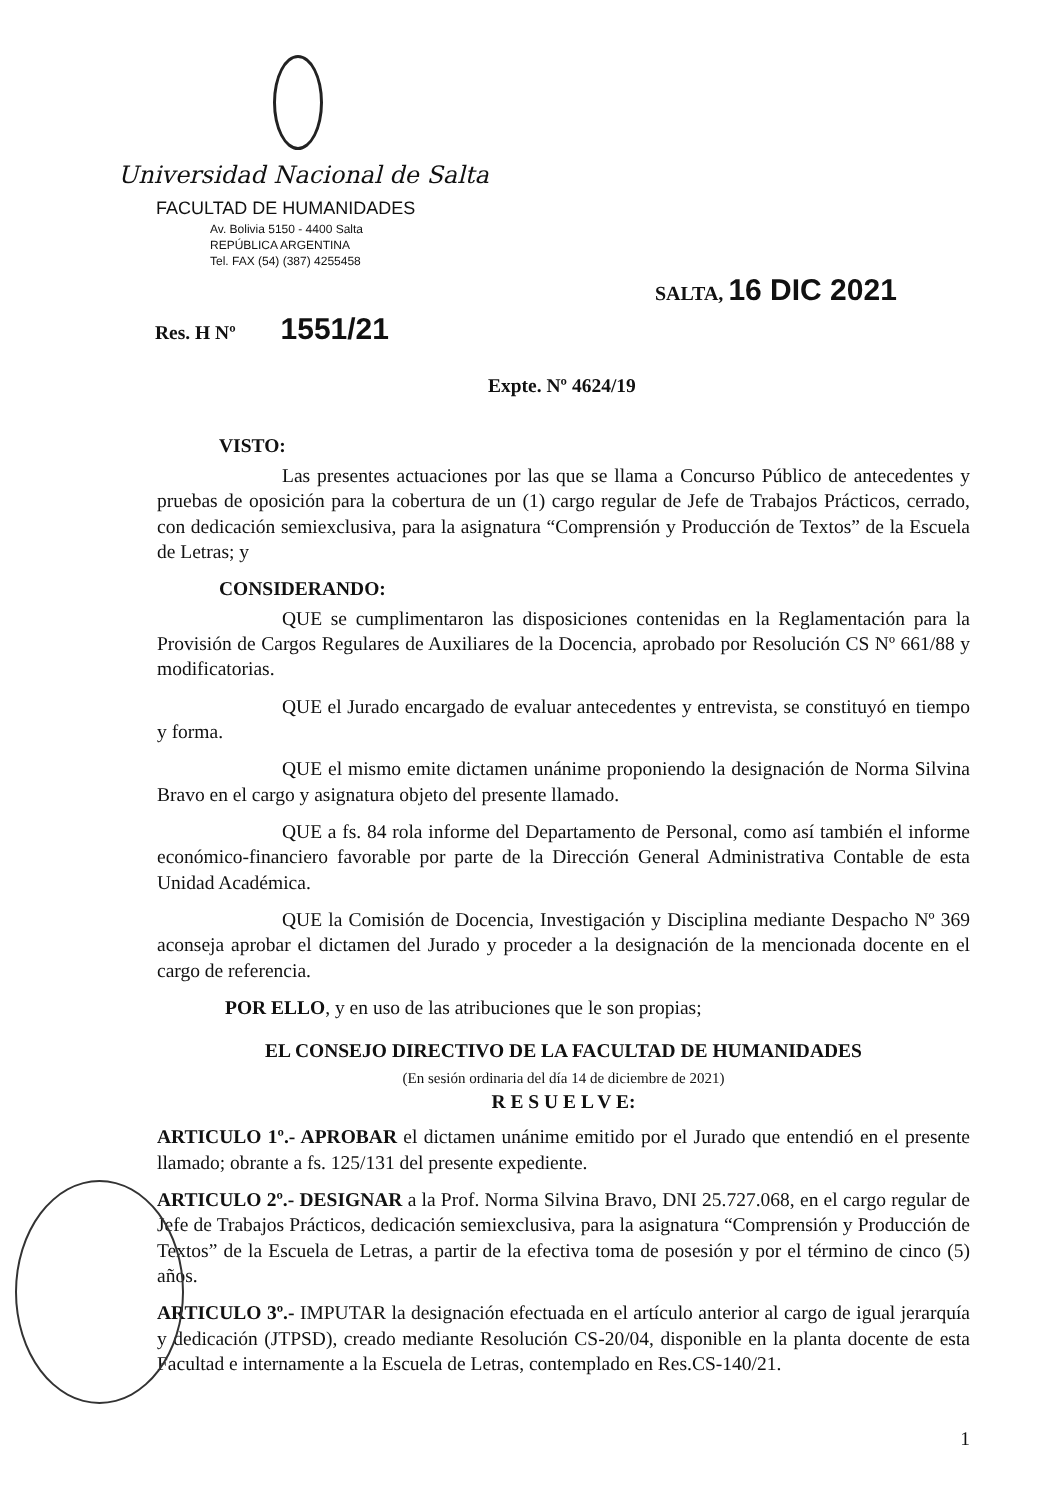Universidad Nacional de Salta
FACULTAD DE HUMANIDADES
Av. Bolivia 5150 - 4400 Salta
REPÚBLICA ARGENTINA
Tel. FAX (54) (387) 4255458
SALTA, 16 DIC 2021
Res. H Nº 1551/21
Expte. Nº 4624/19
VISTO:
Las presentes actuaciones por las que se llama a Concurso Público de antecedentes y pruebas de oposición para la cobertura de un (1) cargo regular de Jefe de Trabajos Prácticos, cerrado, con dedicación semiexclusiva, para la asignatura “Comprensión y Producción de Textos” de la Escuela de Letras; y
CONSIDERANDO:
QUE se cumplimentaron las disposiciones contenidas en la Reglamentación para la Provisión de Cargos Regulares de Auxiliares de la Docencia, aprobado por Resolución CS Nº 661/88 y modificatorias.
QUE el Jurado encargado de evaluar antecedentes y entrevista, se constituyó en tiempo y forma.
QUE el mismo emite dictamen unánime proponiendo la designación de Norma Silvina Bravo en el cargo y asignatura objeto del presente llamado.
QUE a fs. 84 rola informe del Departamento de Personal, como así también el informe económico-financiero favorable por parte de la Dirección General Administrativa Contable de esta Unidad Académica.
QUE la Comisión de Docencia, Investigación y Disciplina mediante Despacho Nº 369 aconseja aprobar el dictamen del Jurado y proceder a la designación de la mencionada docente en el cargo de referencia.
POR ELLO, y en uso de las atribuciones que le son propias;
EL CONSEJO DIRECTIVO DE LA FACULTAD DE HUMANIDADES
(En sesión ordinaria del día 14 de diciembre de 2021)
R E S U E L V E:
ARTICULO 1º.- APROBAR el dictamen unánime emitido por el Jurado que entendió en el presente llamado; obrante a fs. 125/131 del presente expediente.
ARTICULO 2º.- DESIGNAR a la Prof. Norma Silvina Bravo, DNI 25.727.068, en el cargo regular de Jefe de Trabajos Prácticos, dedicación semiexclusiva, para la asignatura “Comprensión y Producción de Textos” de la Escuela de Letras, a partir de la efectiva toma de posesión y por el término de cinco (5) años.
ARTICULO 3º.- IMPUTAR la designación efectuada en el artículo anterior al cargo de igual jerarquía y dedicación (JTPSD), creado mediante Resolución CS-20/04, disponible en la planta docente de esta Facultad e internamente a la Escuela de Letras, contemplado en Res.CS-140/21.
1